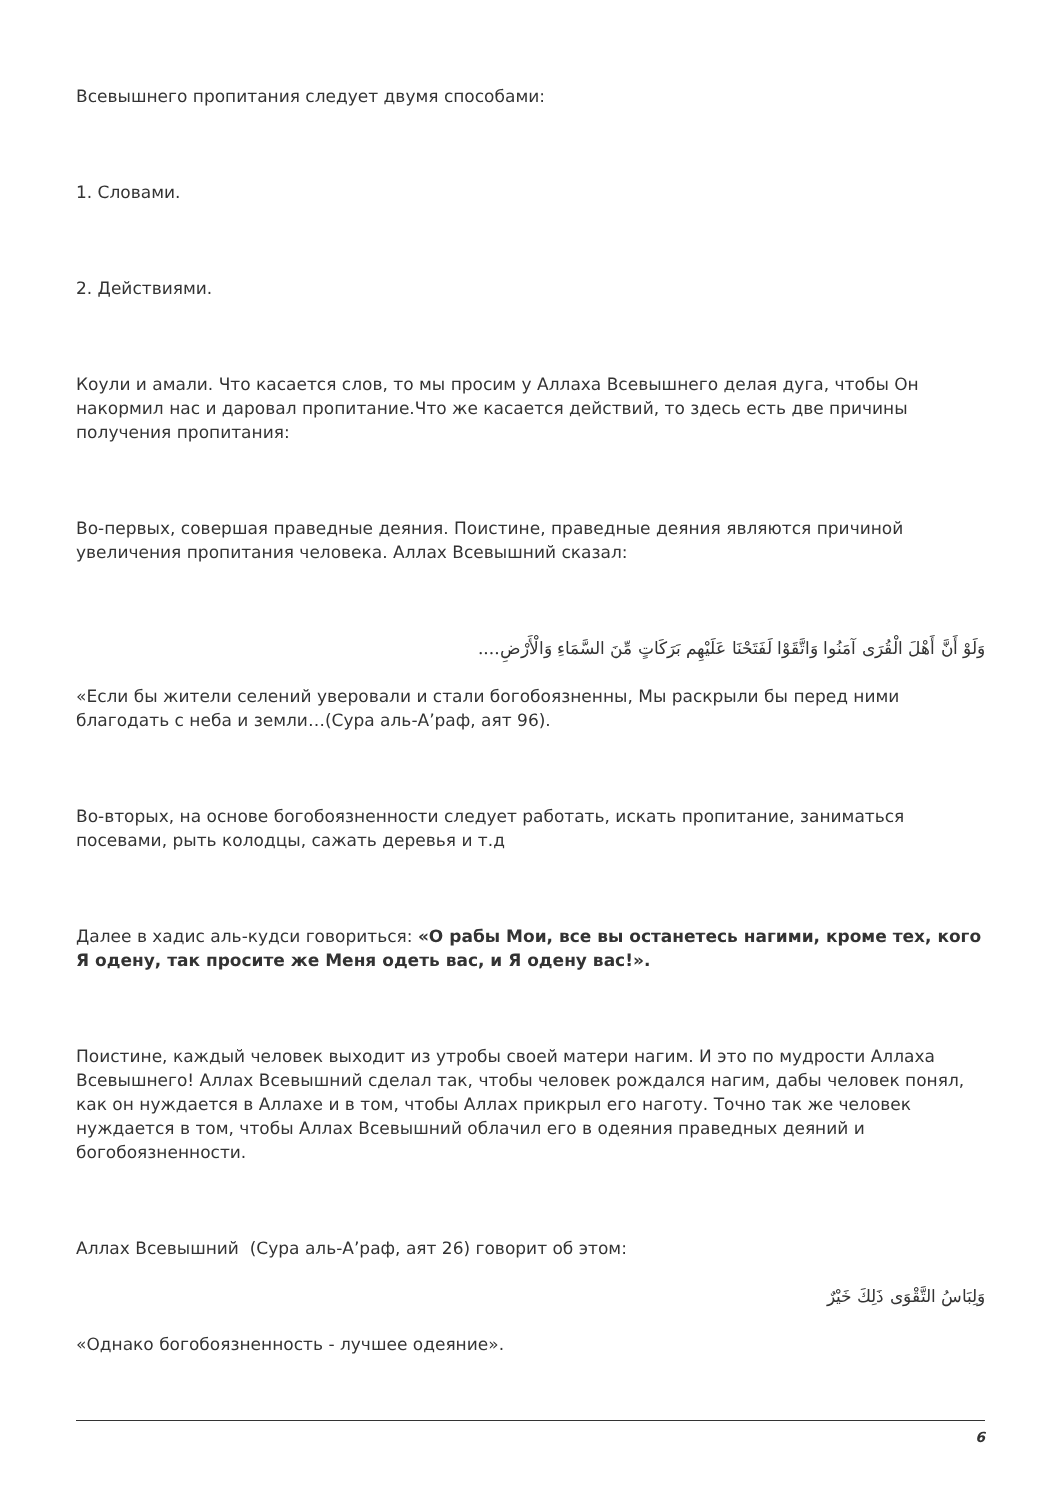Всевышнего пропитания следует двумя способами:
1. Словами.
2. Действиями.
Коули и амали. Что касается слов, то мы просим у Аллаха Всевышнего делая дуга, чтобы Он накормил нас и даровал пропитание.Что же касается действий, то здесь есть две причины получения пропитания:
Во-первых, совершая праведные деяния. Поистине, праведные деяния являются причиной увеличения пропитания человека. Аллах Всевышний сказал:
وَلَوْ أَنَّ أَهْلَ الْقُرَى آمَنُوا وَاتَّقَوْا لَفَتَحْنَا عَلَيْهِم بَرَكَاتٍ مِّنَ السَّمَاءِ وَالْأَرْضِ....
«Если бы жители селений уверовали и стали богобоязненны, Мы раскрыли бы перед ними благодать с неба и земли…(Сура аль-А’раф, аят 96).
Во-вторых, на основе богобоязненности следует работать, искать пропитание, заниматься посевами, рыть колодцы, сажать деревья и т.д
Далее в хадис аль-кудси говориться: «О рабы Мои, все вы останетесь нагими, кроме тех, кого Я одену, так просите же Меня одеть вас, и Я одену вас!».
Поистине, каждый человек выходит из утробы своей матери нагим. И это по мудрости Аллаха Всевышнего! Аллах Всевышний сделал так, чтобы человек рождался нагим, дабы человек понял, как он нуждается в Аллахе и в том, чтобы Аллах прикрыл его наготу. Точно так же человек нуждается в том, чтобы Аллах Всевышний облачил его в одеяния праведных деяний и богобоязненности.
Аллах Всевышний (Сура аль-А’раф, аят 26) говорит об этом:
وَلِبَاسُ التَّقْوَى ذَلِكَ خَيْرٌ
«Однако богобоязненность - лучшее одеяние».
6